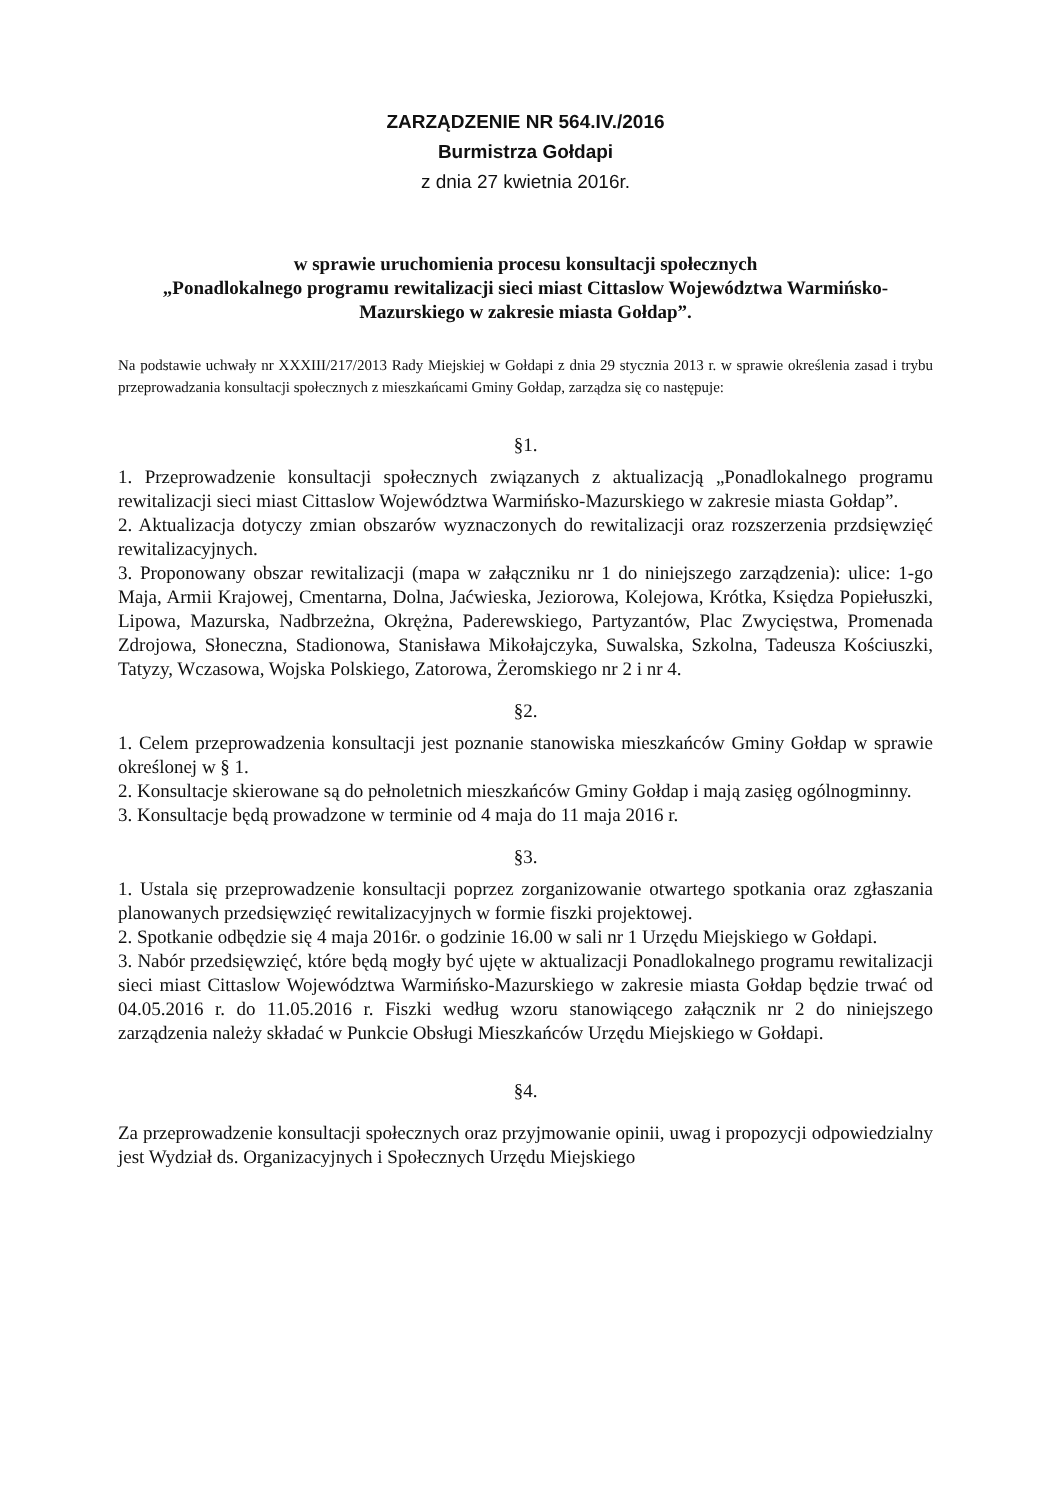ZARZĄDZENIE NR 564.IV./2016
Burmistrza Gołdapi
z dnia 27 kwietnia 2016r.
w sprawie uruchomienia procesu konsultacji społecznych
„Ponadlokalnego programu rewitalizacji sieci miast Cittaslow Województwa Warmińsko-Mazurskiego w zakresie miasta Gołdap”.
Na podstawie uchwały nr XXXIII/217/2013 Rady Miejskiej w Gołdapi z dnia 29 stycznia 2013 r. w sprawie określenia zasad i trybu przeprowadzania konsultacji społecznych z mieszkańcami Gminy Gołdap, zarządza się co następuje:
§1.
1. Przeprowadzenie konsultacji społecznych związanych z aktualizacją „Ponadlokalnego programu rewitalizacji sieci miast Cittaslow Województwa Warmińsko-Mazurskiego w zakresie miasta Gołdap”.
2. Aktualizacja dotyczy zmian obszarów wyznaczonych do rewitalizacji oraz rozszerzenia przdsięwzięć rewitalizacyjnych.
3. Proponowany obszar rewitalizacji (mapa w załączniku nr 1 do niniejszego zarządzenia): ulice: 1-go Maja, Armii Krajowej, Cmentarna, Dolna, Jaćwieska, Jeziorowa, Kolejowa, Krótka, Księdza Popiełuszki, Lipowa, Mazurska, Nadbrzeżna, Okrężna, Paderewskiego, Partyzantów, Plac Zwycięstwa, Promenada Zdrojowa, Słoneczna, Stadionowa, Stanisława Mikołajczyka, Suwalska, Szkolna, Tadeusza Kościuszki, Tatyzy, Wczasowa, Wojska Polskiego, Zatorowa, Żeromskiego nr 2 i nr 4.
§2.
1. Celem przeprowadzenia konsultacji jest poznanie stanowiska mieszkańców Gminy Gołdap w sprawie określonej w § 1.
2. Konsultacje skierowane są do pełnoletnich mieszkańców Gminy Gołdap i mają zasięg ogólnogminny.
3. Konsultacje będą prowadzone w terminie od 4 maja do 11 maja 2016 r.
§3.
1. Ustala się przeprowadzenie konsultacji poprzez zorganizowanie otwartego spotkania oraz zgłaszania planowanych przedsięwzięć rewitalizacyjnych w formie fiszki projektowej.
2. Spotkanie odbędzie się 4 maja 2016r. o godzinie 16.00 w sali nr 1 Urzędu Miejskiego w Gołdapi.
3. Nabór przedsięwzięć, które będą mogły być ujęte w aktualizacji Ponadlokalnego programu rewitalizacji sieci miast Cittaslow Województwa Warmińsko-Mazurskiego w zakresie miasta Gołdap będzie trwać od 04.05.2016 r. do 11.05.2016 r. Fiszki według wzoru stanowiącego załącznik nr 2 do niniejszego zarządzenia należy składać w Punkcie Obsługi Mieszkańców Urzędu Miejskiego w Gołdapi.
§4.
Za przeprowadzenie konsultacji społecznych oraz przyjmowanie opinii, uwag i propozycji odpowiedzialny jest Wydział ds. Organizacyjnych i Społecznych Urzędu Miejskiego